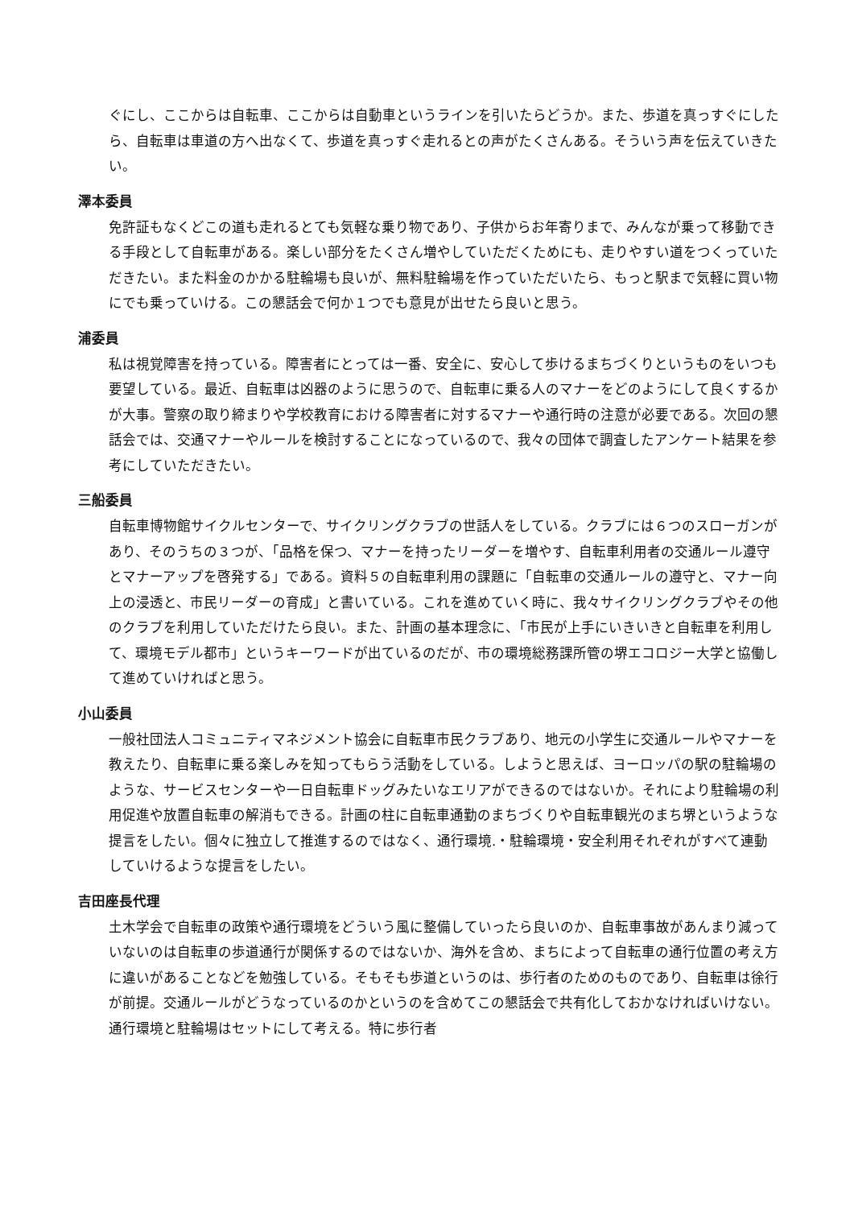ぐにし、ここからは自転車、ここからは自動車というラインを引いたらどうか。また、歩道を真っすぐにしたら、自転車は車道の方へ出なくて、歩道を真っすぐ走れるとの声がたくさんある。そういう声を伝えていきたい。
澤本委員
免許証もなくどこの道も走れるとても気軽な乗り物であり、子供からお年寄りまで、みんなが乗って移動できる手段として自転車がある。楽しい部分をたくさん増やしていただくためにも、走りやすい道をつくっていただきたい。また料金のかかる駐輪場も良いが、無料駐輪場を作っていただいたら、もっと駅まで気軽に買い物にでも乗っていける。この懇話会で何か１つでも意見が出せたら良いと思う。
浦委員
私は視覚障害を持っている。障害者にとっては一番、安全に、安心して歩けるまちづくりというものをいつも要望している。最近、自転車は凶器のように思うので、自転車に乗る人のマナーをどのようにして良くするかが大事。警察の取り締まりや学校教育における障害者に対するマナーや通行時の注意が必要である。次回の懇話会では、交通マナーやルールを検討することになっているので、我々の団体で調査したアンケート結果を参考にしていただきたい。
三船委員
自転車博物館サイクルセンターで、サイクリングクラブの世話人をしている。クラブには６つのスローガンがあり、そのうちの３つが、「品格を保つ、マナーを持ったリーダーを増やす、自転車利用者の交通ルール遵守とマナーアップを啓発する」である。資料５の自転車利用の課題に「自転車の交通ルールの遵守と、マナー向上の浸透と、市民リーダーの育成」と書いている。これを進めていく時に、我々サイクリングクラブやその他のクラブを利用していただけたら良い。また、計画の基本理念に、「市民が上手にいきいきと自転車を利用して、環境モデル都市」というキーワードが出ているのだが、市の環境総務課所管の堺エコロジー大学と協働して進めていければと思う。
小山委員
一般社団法人コミュニティマネジメント協会に自転車市民クラブあり、地元の小学生に交通ルールやマナーを教えたり、自転車に乗る楽しみを知ってもらう活動をしている。しようと思えば、ヨーロッパの駅の駐輪場のような、サービスセンターや一日自転車ドッグみたいなエリアができるのではないか。それにより駐輪場の利用促進や放置自転車の解消もできる。計画の柱に自転車通勤のまちづくりや自転車観光のまち堺というような提言をしたい。個々に独立して推進するのではなく、通行環境.・駐輪環境・安全利用それぞれがすべて連動していけるような提言をしたい。
吉田座長代理
土木学会で自転車の政策や通行環境をどういう風に整備していったら良いのか、自転車事故があんまり減っていないのは自転車の歩道通行が関係するのではないか、海外を含め、まちによって自転車の通行位置の考え方に違いがあることなどを勉強している。そもそも歩道というのは、歩行者のためのものであり、自転車は徐行が前提。交通ルールがどうなっているのかというのを含めてこの懇話会で共有化しておかなければいけない。通行環境と駐輪場はセットにして考える。特に歩行者